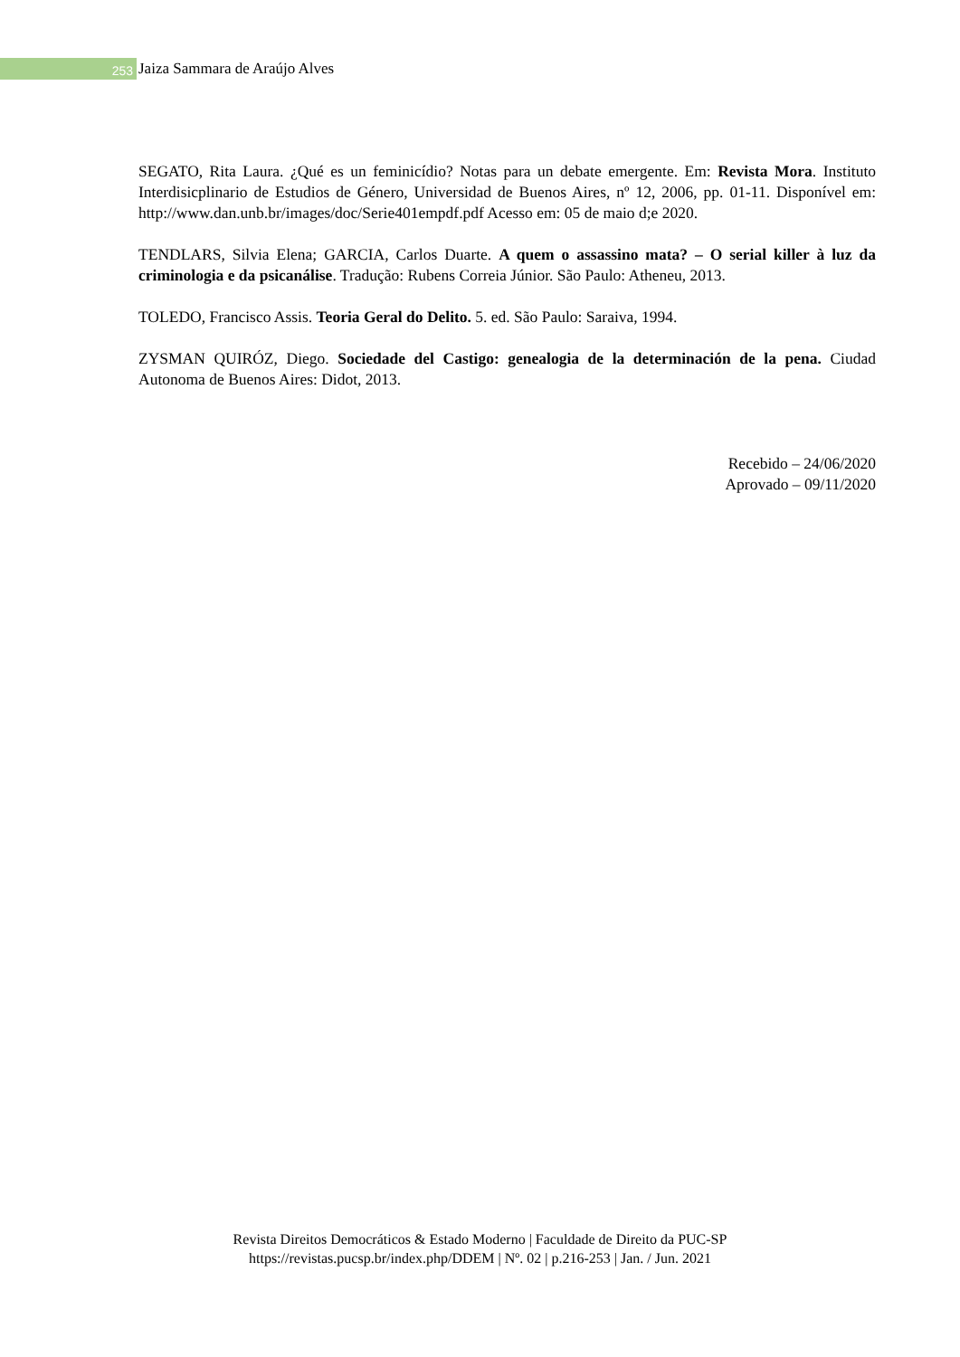253
Jaiza Sammara de Araújo Alves
SEGATO, Rita Laura. ¿Qué es un feminicídio? Notas para un debate emergente. Em: Revista Mora. Instituto Interdisicplinario de Estudios de Género, Universidad de Buenos Aires, nº 12, 2006, pp. 01-11. Disponível em: http://www.dan.unb.br/images/doc/Serie401empdf.pdf Acesso em: 05 de maio d;e 2020.
TENDLARS, Silvia Elena; GARCIA, Carlos Duarte. A quem o assassino mata? – O serial killer à luz da criminologia e da psicanálise. Tradução: Rubens Correia Júnior. São Paulo: Atheneu, 2013.
TOLEDO, Francisco Assis. Teoria Geral do Delito. 5. ed. São Paulo: Saraiva, 1994.
ZYSMAN QUIRÓZ, Diego. Sociedade del Castigo: genealogia de la determinación de la pena. Ciudad Autonoma de Buenos Aires: Didot, 2013.
Recebido – 24/06/2020
Aprovado – 09/11/2020
Revista Direitos Democráticos & Estado Moderno | Faculdade de Direito da PUC-SP
https://revistas.pucsp.br/index.php/DDEM | Nº. 02 | p.216-253 | Jan. / Jun. 2021